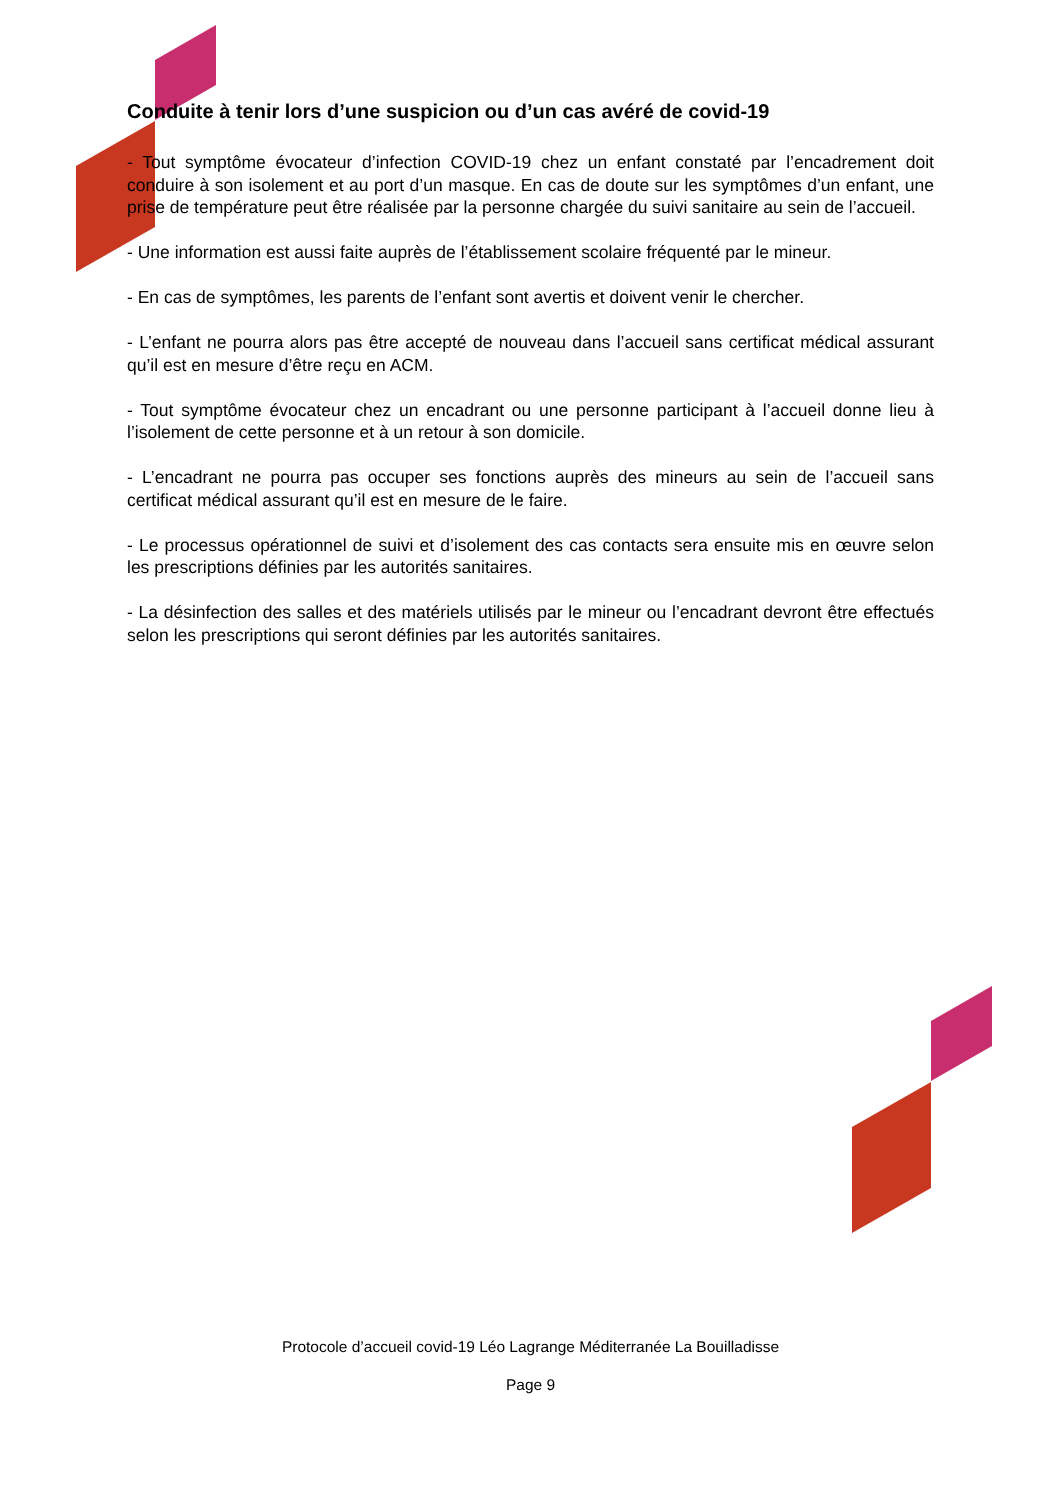Conduite à tenir lors d’une suspicion ou d’un cas avéré de covid-19
- Tout symptôme évocateur d’infection COVID-19 chez un enfant constaté par l’encadrement doit conduire à son isolement et au port d’un masque. En cas de doute sur les symptômes d’un enfant, une prise de température peut être réalisée par la personne chargée du suivi sanitaire au sein de l’accueil.
- Une information est aussi faite auprès de l’établissement scolaire fréquenté par le mineur.
- En cas de symptômes, les parents de l’enfant sont avertis et doivent venir le chercher.
- L’enfant ne pourra alors pas être accepté de nouveau dans l’accueil sans certificat médical assurant qu’il est en mesure d’être reçu en ACM.
- Tout symptôme évocateur chez un encadrant ou une personne participant à l’accueil donne lieu à l’isolement de cette personne et à un retour à son domicile.
- L’encadrant ne pourra pas occuper ses fonctions auprès des mineurs au sein de l’accueil sans certificat médical assurant qu’il est en mesure de le faire.
- Le processus opérationnel de suivi et d’isolement des cas contacts sera ensuite mis en œuvre selon les prescriptions définies par les autorités sanitaires.
- La désinfection des salles et des matériels utilisés par le mineur ou l’encadrant devront être effectués selon les prescriptions qui seront définies par les autorités sanitaires.
Protocole d’accueil covid-19 Léo Lagrange Méditerranée La Bouilladisse
Page 9